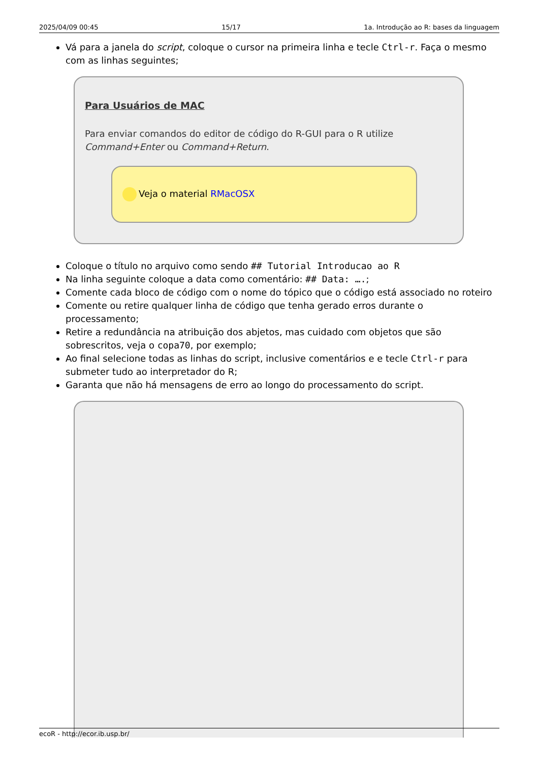2025/04/09 00:45 15/17 1a. Introdução ao R: bases da linguagem
Vá para a janela do script, coloque o cursor na primeira linha e tecle Ctrl-r. Faça o mesmo com as linhas seguintes;
Para Usuários de MAC
Para enviar comandos do editor de código do R-GUI para o R utilize Command+Enter ou Command+Return.
Veja o material RMacOSX
Coloque o título no arquivo como sendo ## Tutorial Introducao ao R
Na linha seguinte coloque a data como comentário: ## Data: ….;
Comente cada bloco de código com o nome do tópico que o código está associado no roteiro
Comente ou retire qualquer linha de código que tenha gerado erros durante o processamento;
Retire a redundância na atribuição dos abjetos, mas cuidado com objetos que são sobrescritos, veja o copa70, por exemplo;
Ao final selecione todas as linhas do script, inclusive comentários e e tecle Ctrl-r para submeter tudo ao interpretador do R;
Garanta que não há mensagens de erro ao longo do processamento do script.
ecoR - http://ecor.ib.usp.br/